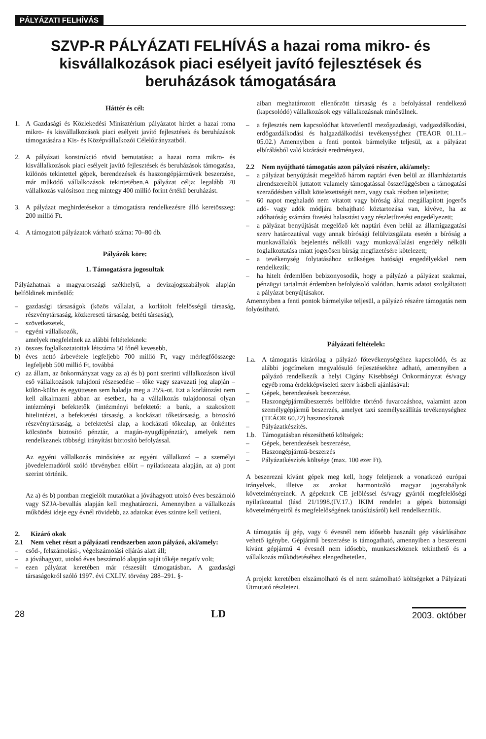PÁLYÁZATI FELHÍVÁS
SZVP-R PÁLYÁZATI FELHÍVÁS a hazai roma mikro- és kisvállalkozások piaci esélyeit javító fejlesztések és beruházások támogatására
Háttér és cél:
1. A Gazdasági és Közlekedési Minisztérium pályázatot hirdet a hazai roma mikro- és kisvállalkozások piaci esélyeit javító fejlesztések és beruházások támogatására a Kis- és Középvállalkozói Célelőirányzatból.
2. A pályázati konstrukció rövid bemutatása: a hazai roma mikro- és kisvállalkozások piaci esélyeit javító fejlesztések és beruházások támogatása, különös tekintettel gépek, berendezések és haszongépjárművek beszerzése, már működő vállalkozások tekintetében.A pályázat célja: legalább 70 vállalkozás valósítson meg mintegy 400 millió forint értékű beruházást.
3. A pályázat meghirdetésekor a támogatásra rendelkezésre álló keretösszeg: 200 millió Ft.
4. A támogatott pályázatok várható száma: 70–80 db.
Pályázók köre:
1. Támogatásra jogosultak
Pályázhatnak a magyarországi székhelyű, a devizajogszabályok alapján belföldinek minősülő:
– gazdasági társaságok (közös vállalat, a korlátolt felelősségű társaság, részvénytársaság, közkereseti társaság, betéti társaság),
– szövetkezetek,
– egyéni vállalkozók,
amelyek megfelelnek az alábbi feltételeknek:
a) összes foglalkoztatottak létszáma 50 főnél kevesebb,
b) éves nettó árbevétele legfeljebb 700 millió Ft, vagy mérlegfőösszege legfeljebb 500 millió Ft, továbbá
c) az állam, az önkormányzat vagy az a) és b) pont szerinti vállalkozáson kívül eső vállalkozások tulajdoni részesedése – tőke vagy szavazati jog alapján – külön-külön és együttesen sem haladja meg a 25%-ot. Ezt a korlátozást nem kell alkalmazni abban az esetben, ha a vállalkozás tulajdonosai olyan intézményi befektetők (intézményi befektető: a bank, a szakosított hitelintézet, a befektetési társaság, a kockázati tőketársaság, a biztosító részvénytársaság, a befektetési alap, a kockázati tőkealap, az önkéntes kölcsönös biztosító pénztár, a magán-nyugdíjpénztár), amelyek nem rendelkeznek többségi irányítást biztosító befolyással.
Az egyéni vállalkozás minősítése az egyéni vállalkozó – a személyi jövedelemadóról szóló törvényben előírt – nyilatkozata alapján, az a) pont szerint történik.
Az a) és b) pontban megjelölt mutatókat a jóváhagyott utolsó éves beszámoló vagy SZJA-bevallás alapján kell meghatározni. Amennyiben a vállalkozás működési ideje egy évnél rövidebb, az adatokat éves szintre kell vetíteni.
2. Kizáró okok
2.1 Nem vehet részt a pályázati rendszerben azon pályázó, aki/amely:
– csőd-, felszámolási-, végelszámolási eljárás alatt áll;
– a jóváhagyott, utolsó éves beszámoló alapján saját tőkéje negatív volt;
– ezen pályázat keretében már részesült támogatásban. A gazdasági társaságokról szóló 1997. évi CXLIV. törvény 288–291. §-
aiban meghatározott ellenőrzött társaság és a befolyással rendelkező (kapcsolódó) vállalkozások egy vállalkozásnak minősülnek.
– a fejlesztés nem kapcsolódhat közvetlenül mezőgazdasági, vadgazdálkodási, erdőgazdálkodási és halgazdálkodási tevékenységhez (TEÁOR 01.11.–05.02.) Amennyiben a fenti pontok bármelyike teljesül, az a pályázat elbírálásból való kizárását eredményezi.
2.2 Nem nyújtható támogatás azon pályázó részére, aki/amely:
– a pályázat benyújtását megelőző három naptári éven belül az államháztartás alrendszereiből juttatott valamely támogatással összefüggésben a támogatási szerződésben vállalt kötelezettségét nem, vagy csak részben teljesítette;
– 60 napot meghaladó nem vitatott vagy bíróság által megállapított jogerős adó- vagy adók módjára behajtható köztartozása van, kivéve, ha az adóhatóság számára fizetési halasztást vagy részletfizetést engedélyezett;
– a pályázat benyújtását megelőző két naptári éven belül az államigazgatási szerv határozatával vagy annak bírósági felülvizsgálata esetén a bíróság a munkavállalók bejelentés nélküli vagy munkavállalási engedély nélküli foglalkoztatása miatt jogerősen bírság megfizetésére kötelezett;
– a tevékenység folytatásához szükséges hatósági engedélyekkel nem rendelkezik;
– ha hitelt érdemlően bebizonyosodik, hogy a pályázó a pályázat szakmai, pénzügyi tartalmát érdemben befolyásoló valótlan, hamis adatot szolgáltatott a pályázat benyújtásakor.
Amennyiben a fenti pontok bármelyike teljesül, a pályázó részére támogatás nem folyósítható.
Pályázati feltételek:
1.a. A támogatás kizárólag a pályázó főtevékenységéhez kapcsolódó, és az alábbi jogcímeken megvalósuló fejlesztésekhez adható, amennyiben a pályázó rendelkezik a helyi Cigány Kisebbségi Önkormányzat és/vagy egyéb roma érdekképviseleti szerv írásbeli ajánlásával:
– Gépek, berendezések beszerzése.
– Haszongépjárműbeszerzés belföldre történő fuvarozáshoz, valamint azon személygépjármű beszerzés, amelyet taxi személyszállítás tevékenységhez (TEÁOR 60.22) hasznosítanak
– Pályázatkészítés.
1.b. Támogatásban részesíthető költségek:
– Gépek, berendezések beszerzése,
– Haszongépjármű-beszerzés
– Pályázatkészítés költsége (max. 100 ezer Ft).
A beszerezni kívánt gépek meg kell, hogy feleljenek a vonatkozó európai irányelvek, illetve az azokat harmonizáló magyar jogszabályok követelményeinek. A gépeknek CE jelöléssel és/vagy gyártói megfelelőségi nyilatkozattal (lásd 21/1998.(IV.17.) IKIM rendelet a gépek biztonsági követelményeiről és megfelelőségének tanúsításáról) kell rendelkezniük.
A támogatás új gép, vagy 6 évesnél nem idősebb használt gép vásárlásához vehető igénybe. Gépjármű beszerzése is támogatható, amennyiben a beszerezni kívánt gépjármű 4 évesnél nem idősebb, munkaeszköznek tekinthető és a vállalkozás működtetéséhez elengedhetetlen.
A projekt keretében elszámolható és el nem számolható költségeket a Pályázati Útmutató részletezi.
28 LD 2003. október